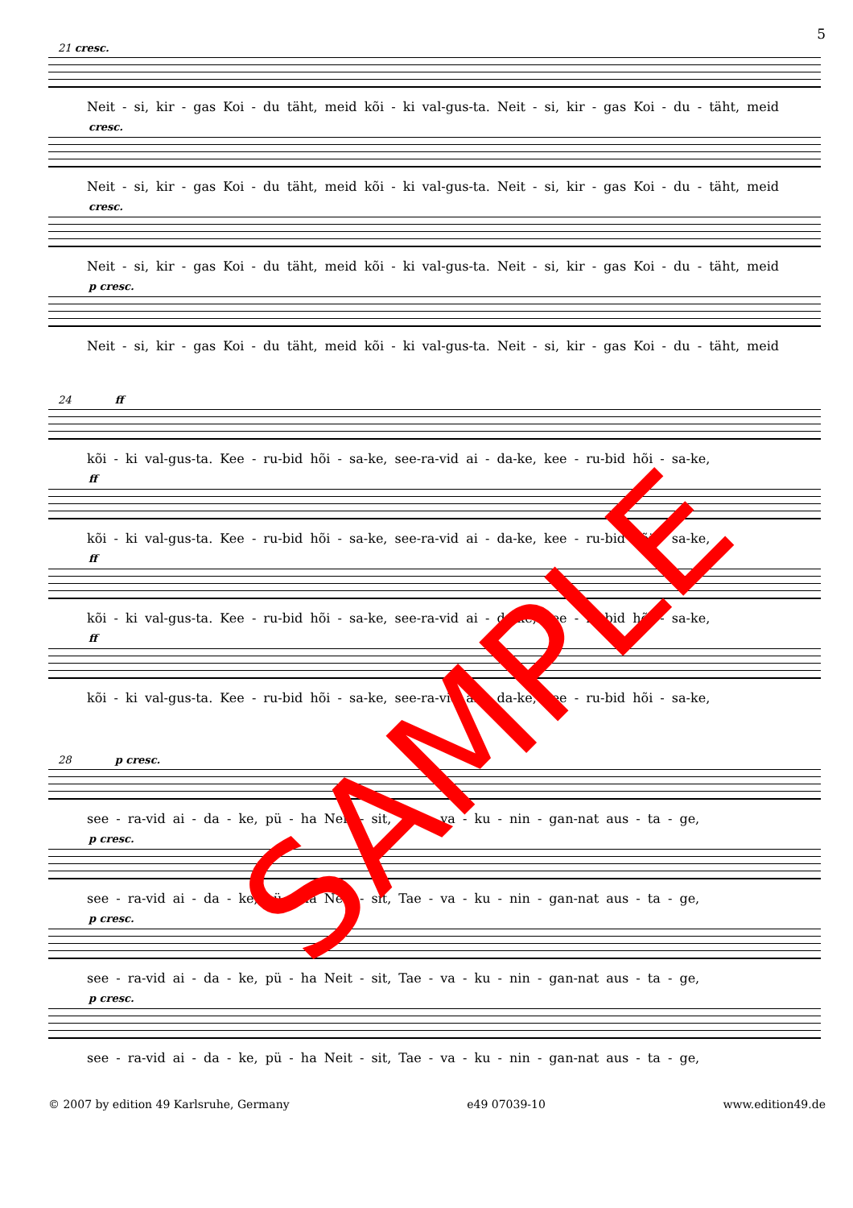5
21 cresc.
Neit - si, kir - gas Koi - du täht, meid kõi - ki val-gus-ta. Neit - si, kir - gas Koi - du - täht, meid
cresc.
Neit - si, kir - gas Koi - du täht, meid kõi - ki val-gus-ta. Neit - si, kir - gas Koi - du - täht, meid
cresc.
Neit - si, kir - gas Koi - du täht, meid kõi - ki val-gus-ta. Neit - si, kir - gas Koi - du - täht, meid
p cresc.
Neit - si, kir - gas Koi - du täht, meid kõi - ki val-gus-ta. Neit - si, kir - gas Koi - du - täht, meid
24 ff
kõi - ki val-gus-ta. Kee - ru-bid hõi - sa-ke, see-ra-vid ai - da-ke, kee - ru-bid hõi - sa-ke,
ff
kõi - ki val-gus-ta. Kee - ru-bid hõi - sa-ke, see-ra-vid ai - da-ke, kee - ru-bid hõi - sa-ke,
ff
kõi - ki val-gus-ta. Kee - ru-bid hõi - sa-ke, see-ra-vid ai - da-ke, kee - ru-bid hõi - sa-ke,
ff
kõi - ki val-gus-ta. Kee - ru-bid hõi - sa-ke, see-ra-vid ai - da-ke, kee - ru-bid hõi - sa-ke,
28 p cresc.
see - ra-vid ai - da - ke, pü - ha Neit - sit, Tae - va - ku - nin - gan-nat aus - ta - ge,
p cresc.
see - ra-vid ai - da - ke, pü - ha Neit - sit, Tae - va - ku - nin - gan-nat aus - ta - ge,
p cresc.
see - ra-vid ai - da - ke, pü - ha Neit - sit, Tae - va - ku - nin - gan-nat aus - ta - ge,
p cresc.
see - ra-vid ai - da - ke, pü - ha Neit - sit, Tae - va - ku - nin - gan-nat aus - ta - ge,
© 2007 by edition 49 Karlsruhe, Germany e49 07039-10 www.edition49.de
SAMPLE